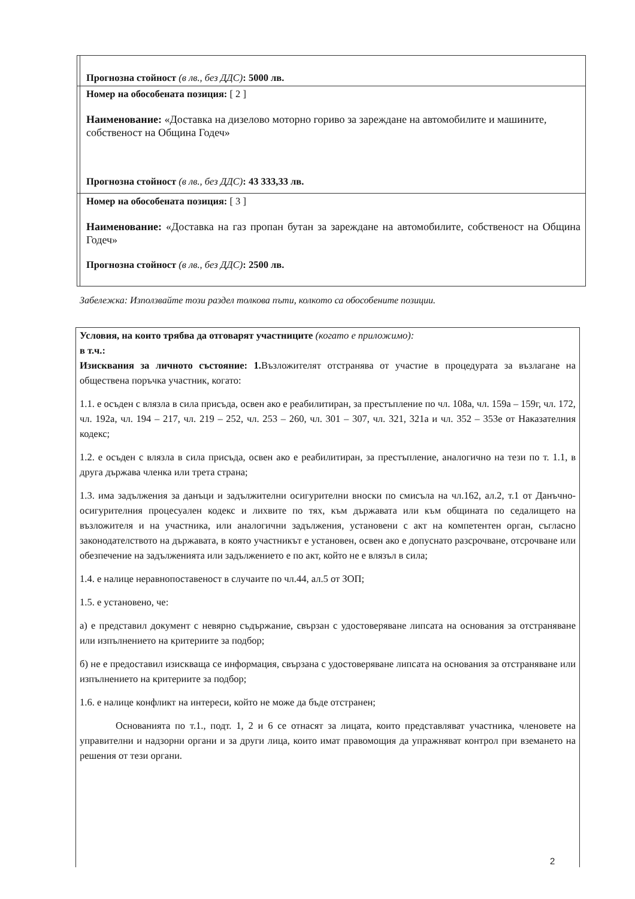| | Прогнозна стойност (в лв., без ДДС) : 5000 лв. |
| | Номер на обособената позиция: [ 2 ] Наименование: «Доставка на дизелово моторно гориво за зареждане на автомобилите и машините, собственост на Община Годеч» Прогнозна стойност (в лв., без ДДС) : 43 333,33 лв. |
| | Номер на обособената позиция: [ 3 ] Наименование: «Доставка на газ пропан бутан за зареждане на автомобилите, собственост на Община Годеч» Прогнозна стойност (в лв., без ДДС) : 2500 лв. |
Забележка: Използвайте този раздел толкова пъти, колкото са обособените позиции.
Условия, на които трябва да отговарят участниците (когато е приложимо):
в т.ч.:
Изисквания за личното състояние: 1. Възложителят отстранява от участие в процедурата за възлагане на обществена поръчка участник, когато:
1.1. е осъден с влязла в сила присъда, освен ако е реабилитиран, за престъпление по чл. 108а, чл. 159а – 159г, чл. 172, чл. 192а, чл. 194 – 217, чл. 219 – 252, чл. 253 – 260, чл. 301 – 307, чл. 321, 321а и чл. 352 – 353е от Наказателния кодекс;
1.2. е осъден с влязла в сила присъда, освен ако е реабилитиран, за престъпление, аналогично на тези по т. 1.1, в друга държава членка или трета страна;
1.3. има задължения за данъци и задължителни осигурителни вноски по смисъла на чл.162, ал.2, т.1 от Данъчно-осигурителния процесуален кодекс и лихвите по тях, към държавата или към общината по седалището на възложителя и на участника, или аналогични задължения, установени с акт на компетентен орган, съгласно законодателството на държавата, в която участникът е установен, освен ако е допуснато разсрочване, отсрочване или обезпечение на задълженията или задължението е по акт, който не е влязъл в сила;
1.4. е налице неравнопоставеност в случаите по чл.44, ал.5 от ЗОП;
1.5. е установено, че:
а) е представил документ с невярно съдържание, свързан с удостоверяване липсата на основания за отстраняване или изпълнението на критериите за подбор;
б) не е предоставил изискваща се информация, свързана с удостоверяване липсата на основания за отстраняване или изпълнението на критериите за подбор;
1.6. е налице конфликт на интереси, който не може да бъде отстранен;
Основанията по т.1., подт. 1, 2 и 6 се отнасят за лицата, които представляват участника, членовете на управителни и надзорни органи и за други лица, които имат правомощия да упражняват контрол при вземането на решения от тези органи.
2